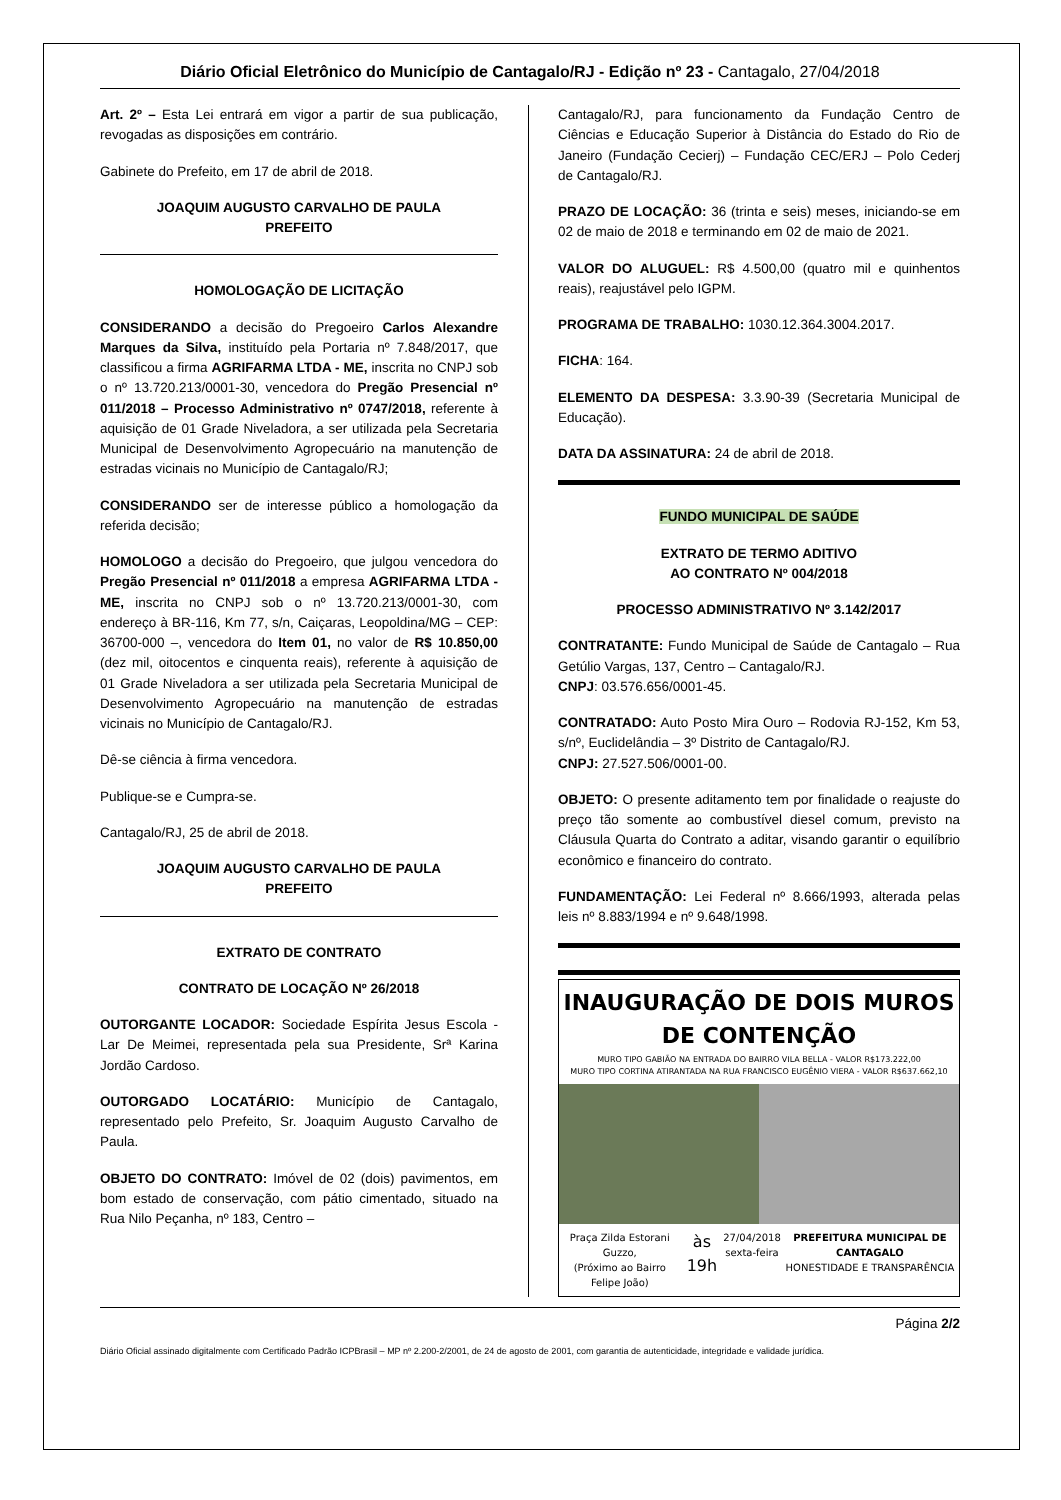Diário Oficial Eletrônico do Município de Cantagalo/RJ - Edição nº 23 - Cantagalo, 27/04/2018
Art. 2º – Esta Lei entrará em vigor a partir de sua publicação, revogadas as disposições em contrário.
Gabinete do Prefeito, em 17 de abril de 2018.
JOAQUIM AUGUSTO CARVALHO DE PAULA
PREFEITO
HOMOLOGAÇÃO DE LICITAÇÃO
CONSIDERANDO a decisão do Pregoeiro Carlos Alexandre Marques da Silva, instituído pela Portaria nº 7.848/2017, que classificou a firma AGRIFARMA LTDA - ME, inscrita no CNPJ sob o nº 13.720.213/0001-30, vencedora do Pregão Presencial nº 011/2018 – Processo Administrativo nº 0747/2018, referente à aquisição de 01 Grade Niveladora, a ser utilizada pela Secretaria Municipal de Desenvolvimento Agropecuário na manutenção de estradas vicinais no Município de Cantagalo/RJ;
CONSIDERANDO ser de interesse público a homologação da referida decisão;
HOMOLOGO a decisão do Pregoeiro, que julgou vencedora do Pregão Presencial nº 011/2018 a empresa AGRIFARMA LTDA - ME, inscrita no CNPJ sob o nº 13.720.213/0001-30, com endereço à BR-116, Km 77, s/n, Caiçaras, Leopoldina/MG – CEP: 36700-000 –, vencedora do Item 01, no valor de R$ 10.850,00 (dez mil, oitocentos e cinquenta reais), referente à aquisição de 01 Grade Niveladora a ser utilizada pela Secretaria Municipal de Desenvolvimento Agropecuário na manutenção de estradas vicinais no Município de Cantagalo/RJ.
Dê-se ciência à firma vencedora.
Publique-se e Cumpra-se.
Cantagalo/RJ, 25 de abril de 2018.
JOAQUIM AUGUSTO CARVALHO DE PAULA
PREFEITO
EXTRATO DE CONTRATO
CONTRATO DE LOCAÇÃO Nº 26/2018
OUTORGANTE LOCADOR: Sociedade Espírita Jesus Escola - Lar De Meimei, representada pela sua Presidente, Srª Karina Jordão Cardoso.
OUTORGADO LOCATÁRIO: Município de Cantagalo, representado pelo Prefeito, Sr. Joaquim Augusto Carvalho de Paula.
OBJETO DO CONTRATO: Imóvel de 02 (dois) pavimentos, em bom estado de conservação, com pátio cimentado, situado na Rua Nilo Peçanha, nº 183, Centro –
Cantagalo/RJ, para funcionamento da Fundação Centro de Ciências e Educação Superior à Distância do Estado do Rio de Janeiro (Fundação Cecierj) – Fundação CEC/ERJ – Polo Cederj de Cantagalo/RJ.
PRAZO DE LOCAÇÃO: 36 (trinta e seis) meses, iniciando-se em 02 de maio de 2018 e terminando em 02 de maio de 2021.
VALOR DO ALUGUEL: R$ 4.500,00 (quatro mil e quinhentos reais), reajustável pelo IGPM.
PROGRAMA DE TRABALHO: 1030.12.364.3004.2017.
FICHA: 164.
ELEMENTO DA DESPESA: 3.3.90-39 (Secretaria Municipal de Educação).
DATA DA ASSINATURA: 24 de abril de 2018.
FUNDO MUNICIPAL DE SAÚDE
EXTRATO DE TERMO ADITIVO
AO CONTRATO Nº 004/2018
PROCESSO ADMINISTRATIVO Nº 3.142/2017
CONTRATANTE: Fundo Municipal de Saúde de Cantagalo – Rua Getúlio Vargas, 137, Centro – Cantagalo/RJ.
CNPJ: 03.576.656/0001-45.
CONTRATADO: Auto Posto Mira Ouro – Rodovia RJ-152, Km 53, s/nº, Euclidelândia – 3º Distrito de Cantagalo/RJ.
CNPJ: 27.527.506/0001-00.
OBJETO: O presente aditamento tem por finalidade o reajuste do preço tão somente ao combustível diesel comum, previsto na Cláusula Quarta do Contrato a aditar, visando garantir o equilíbrio econômico e financeiro do contrato.
FUNDAMENTAÇÃO: Lei Federal nº 8.666/1993, alterada pelas leis nº 8.883/1994 e nº 9.648/1998.
INAUGURAÇÃO DE DOIS MUROS DE CONTENÇÃO
MURO TIPO GABIÃO NA ENTRADA DO BAIRRO VILA BELLA - VALOR R$173.222,00
MURO TIPO CORTINA ATIRANTADA NA RUA FRANCISCO EUGÊNIO VIERA - VALOR R$637.662,10
Praça Zilda Estorani Guzzo,
(Próximo ao Bairro Felipe João) às 19h 27/04/2018
sexta-feira PREFEITURA MUNICIPAL DE CANTAGALO
HONESTIDADE E TRANSPARÊNCIA
Página 2/2
Diário Oficial assinado digitalmente com Certificado Padrão ICPBrasil – MP nº 2.200-2/2001, de 24 de agosto de 2001, com garantia de autenticidade, integridade e validade jurídica.